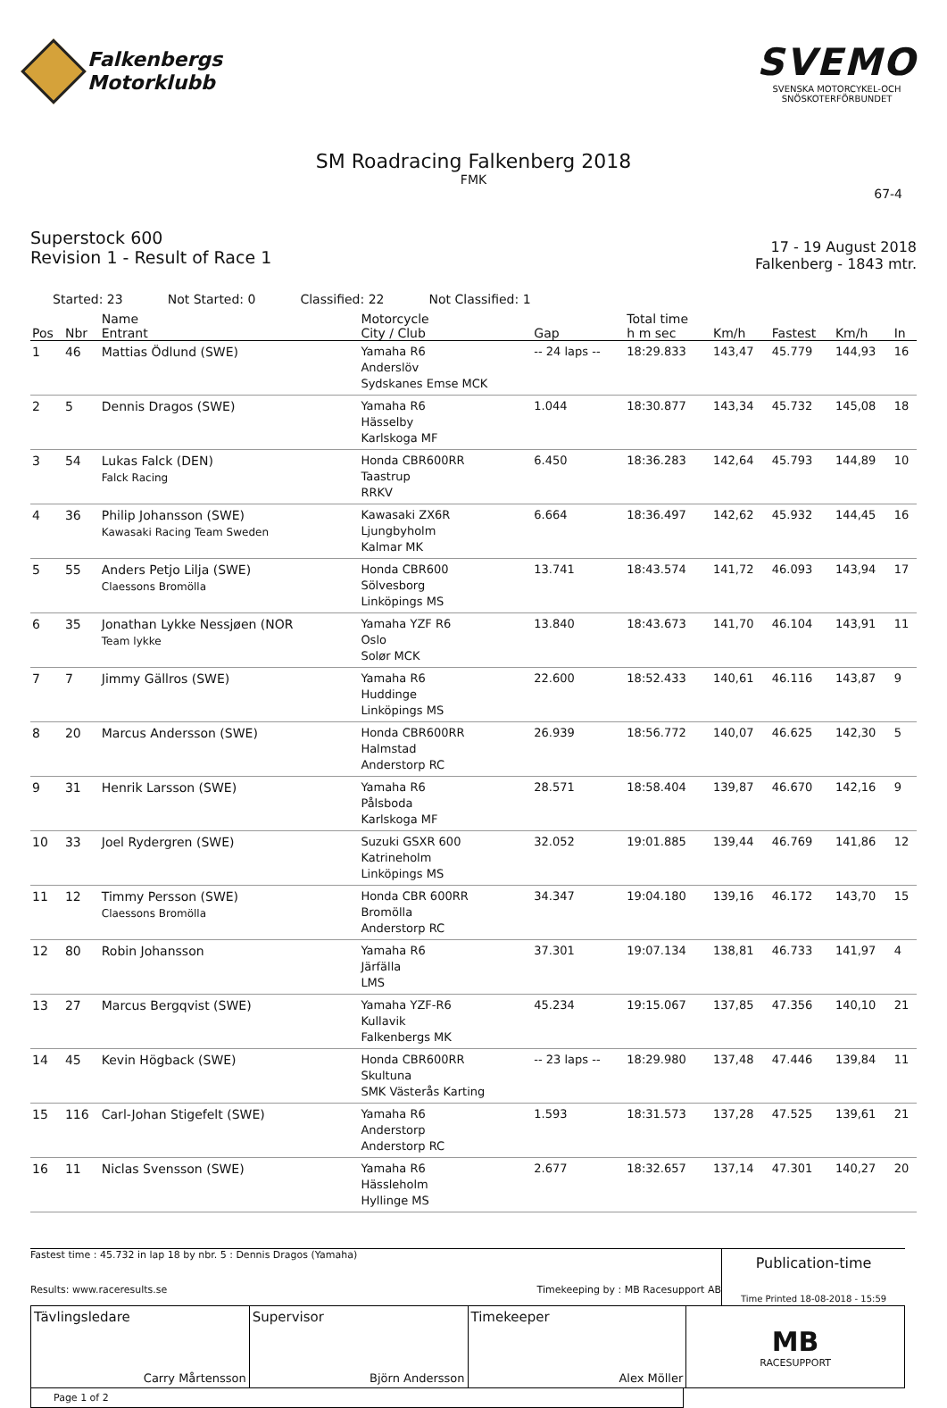Falkenbergs
Motorklubb
SVEMO
SVENSKA MOTORCYKEL-OCH
SNÖSKOTERFÖRBUNDET
SM Roadracing Falkenberg 2018
FMK
67-4
Superstock 600
Revision 1 - Result of Race 1
17 - 19 August 2018
Falkenberg - 1843 mtr.
Started: 23 Not Started: 0 Classified: 22 Not Classified: 1
| Pos | Nbr | Name Entrant | Motorcycle City / Club | Gap | Total time h m sec | Km/h | Fastest | Km/h | In |
| --- | --- | --- | --- | --- | --- | --- | --- | --- | --- |
| 1 | 46 | Mattias Ödlund (SWE) | Yamaha R6 Anderslöv Sydskanes Emse MCK | -- 24 laps -- | 18:29.833 | 143,47 | 45.779 | 144,93 | 16 |
| 2 | 5 | Dennis Dragos (SWE) | Yamaha R6 Hässelby Karlskoga MF | 1.044 | 18:30.877 | 143,34 | 45.732 | 145,08 | 18 |
| 3 | 54 | Lukas Falck (DEN) Falck Racing | Honda CBR600RR Taastrup RRKV | 6.450 | 18:36.283 | 142,64 | 45.793 | 144,89 | 10 |
| 4 | 36 | Philip Johansson (SWE) Kawasaki Racing Team Sweden | Kawasaki ZX6R Ljungbyholm Kalmar MK | 6.664 | 18:36.497 | 142,62 | 45.932 | 144,45 | 16 |
| 5 | 55 | Anders Petjo Lilja (SWE) Claessons Bromölla | Honda CBR600 Sölvesborg Linköpings MS | 13.741 | 18:43.574 | 141,72 | 46.093 | 143,94 | 17 |
| 6 | 35 | Jonathan Lykke Nessjøen (NOR Team lykke | Yamaha YZF R6 Oslo Solør MCK | 13.840 | 18:43.673 | 141,70 | 46.104 | 143,91 | 11 |
| 7 | 7 | Jimmy Gällros (SWE) | Yamaha R6 Huddinge Linköpings MS | 22.600 | 18:52.433 | 140,61 | 46.116 | 143,87 | 9 |
| 8 | 20 | Marcus Andersson (SWE) | Honda CBR600RR Halmstad Anderstorp RC | 26.939 | 18:56.772 | 140,07 | 46.625 | 142,30 | 5 |
| 9 | 31 | Henrik Larsson (SWE) | Yamaha R6 Pålsboda Karlskoga MF | 28.571 | 18:58.404 | 139,87 | 46.670 | 142,16 | 9 |
| 10 | 33 | Joel Rydergren (SWE) | Suzuki GSXR 600 Katrineholm Linköpings MS | 32.052 | 19:01.885 | 139,44 | 46.769 | 141,86 | 12 |
| 11 | 12 | Timmy Persson (SWE) Claessons Bromölla | Honda CBR 600RR Bromölla Anderstorp RC | 34.347 | 19:04.180 | 139,16 | 46.172 | 143,70 | 15 |
| 12 | 80 | Robin Johansson | Yamaha R6 Järfälla LMS | 37.301 | 19:07.134 | 138,81 | 46.733 | 141,97 | 4 |
| 13 | 27 | Marcus Bergqvist (SWE) | Yamaha YZF-R6 Kullavik Falkenbergs MK | 45.234 | 19:15.067 | 137,85 | 47.356 | 140,10 | 21 |
| 14 | 45 | Kevin Högback (SWE) | Honda CBR600RR Skultuna SMK Västerås Karting | -- 23 laps -- | 18:29.980 | 137,48 | 47.446 | 139,84 | 11 |
| 15 | 116 | Carl-Johan Stigefelt (SWE) | Yamaha R6 Anderstorp Anderstorp RC | 1.593 | 18:31.573 | 137,28 | 47.525 | 139,61 | 21 |
| 16 | 11 | Niclas Svensson (SWE) | Yamaha R6 Hässleholm Hyllinge MS | 2.677 | 18:32.657 | 137,14 | 47.301 | 140,27 | 20 |
Fastest time : 45.732 in lap 18 by nbr. 5 : Dennis Dragos (Yamaha)
Results: www.raceresults.se Timekeeping by : MB Racesupport AB
Publication-time
Time Printed 18-08-2018 - 15:59
Tävlingsledare
Carry Mårtensson
Supervisor
Björn Andersson
Timekeeper
Alex Möller
MB
RACESUPPORT
Page 1 of 2